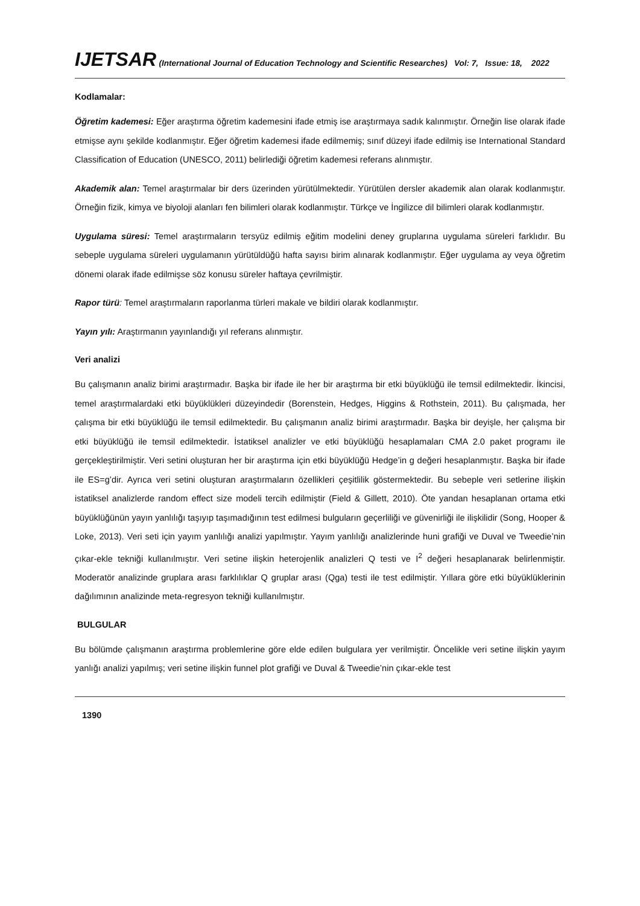IJETSAR (International Journal of Education Technology and Scientific Researches) Vol: 7, Issue: 18, 2022
Kodlamalar:
Öğretim kademesi: Eğer araştırma öğretim kademesini ifade etmiş ise araştırmaya sadık kalınmıştır. Örneğin lise olarak ifade etmişse aynı şekilde kodlanmıştır. Eğer öğretim kademesi ifade edilmemiş; sınıf düzeyi ifade edilmiş ise International Standard Classification of Education (UNESCO, 2011) belirlediği öğretim kademesi referans alınmıştır.
Akademik alan: Temel araştırmalar bir ders üzerinden yürütülmektedir. Yürütülen dersler akademik alan olarak kodlanmıştır. Örneğin fizik, kimya ve biyoloji alanları fen bilimleri olarak kodlanmıştır. Türkçe ve İngilizce dil bilimleri olarak kodlanmıştır.
Uygulama süresi: Temel araştırmaların tersyüz edilmiş eğitim modelini deney gruplarına uygulama süreleri farklıdır. Bu sebeple uygulama süreleri uygulamanın yürütüldüğü hafta sayısı birim alınarak kodlanmıştır. Eğer uygulama ay veya öğretim dönemi olarak ifade edilmişse söz konusu süreler haftaya çevrilmiştir.
Rapor türü: Temel araştırmaların raporlanma türleri makale ve bildiri olarak kodlanmıştır.
Yayın yılı: Araştırmanın yayınlandığı yıl referans alınmıştır.
Veri analizi
Bu çalışmanın analiz birimi araştırmadır. Başka bir ifade ile her bir araştırma bir etki büyüklüğü ile temsil edilmektedir. İkincisi, temel araştırmalardaki etki büyüklükleri düzeyindedir (Borenstein, Hedges, Higgins & Rothstein, 2011). Bu çalışmada, her çalışma bir etki büyüklüğü ile temsil edilmektedir. Bu çalışmanın analiz birimi araştırmadır. Başka bir deyişle, her çalışma bir etki büyüklüğü ile temsil edilmektedir. İstatiksel analizler ve etki büyüklüğü hesaplamaları CMA 2.0 paket programı ile gerçekleştirilmiştir. Veri setini oluşturan her bir araştırma için etki büyüklüğü Hedge’in g değeri hesaplanmıştır. Başka bir ifade ile ES=g’dir. Ayrıca veri setini oluşturan araştırmaların özellikleri çeşitlilik göstermektedir. Bu sebeple veri setlerine ilişkin istatiksel analizlerde random effect size modeli tercih edilmiştir (Field & Gillett, 2010). Öte yandan hesaplanan ortama etki büyüklüğünün yayın yanlılığı taşıyıp taşımadığının test edilmesi bulguların geçerliliği ve güvenirliği ile ilişkilidir (Song, Hooper & Loke, 2013). Veri seti için yayım yanlılığı analizi yapılmıştır. Yayım yanlılığı analizlerinde huni grafiği ve Duval ve Tweedie’nin çıkar-ekle tekniği kullanılmıştır. Veri setine ilişkin heterojenlik analizleri Q testi ve I<sup>2</sup> değeri hesaplanarak belirlenmiştir. Moderatör analizinde gruplara arası farklılıklar Q gruplar arası (Qga) testi ile test edilmiştir. Yıllara göre etki büyüklüklerinin dağılımının analizinde meta-regresyon tekniği kullanılmıştır.
BULGULAR
Bu bölümde çalışmanın araştırma problemlerine göre elde edilen bulgulara yer verilmiştir. Öncelikle veri setine ilişkin yayım yanlığı analizi yapılmış; veri setine ilişkin funnel plot grafiği ve Duval & Tweedie’nin çıkar-ekle test
1390